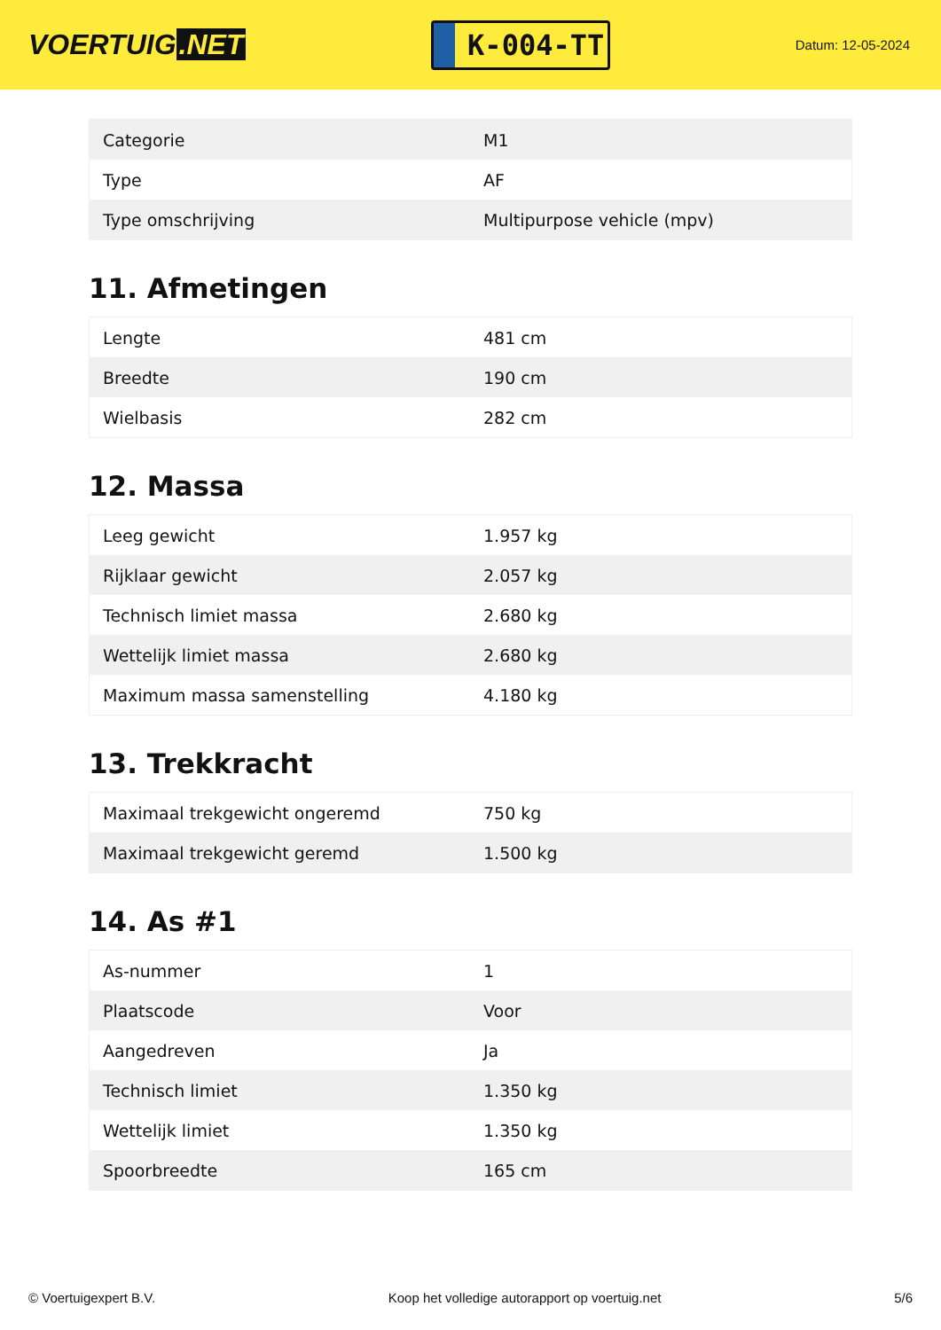VOERTUIG.NET
K-004-TT
Datum: 12-05-2024
| Categorie | M1 |
| Type | AF |
| Type omschrijving | Multipurpose vehicle (mpv) |
11. Afmetingen
| Lengte | 481 cm |
| Breedte | 190 cm |
| Wielbasis | 282 cm |
12. Massa
| Leeg gewicht | 1.957 kg |
| Rijklaar gewicht | 2.057 kg |
| Technisch limiet massa | 2.680 kg |
| Wettelijk limiet massa | 2.680 kg |
| Maximum massa samenstelling | 4.180 kg |
13. Trekkracht
| Maximaal trekgewicht ongeremd | 750 kg |
| Maximaal trekgewicht geremd | 1.500 kg |
14. As #1
| As-nummer | 1 |
| Plaatscode | Voor |
| Aangedreven | Ja |
| Technisch limiet | 1.350 kg |
| Wettelijk limiet | 1.350 kg |
| Spoorbreedte | 165 cm |
© Voertuigexpert B.V. Koop het volledige autorapport op voertuig.net 5/6